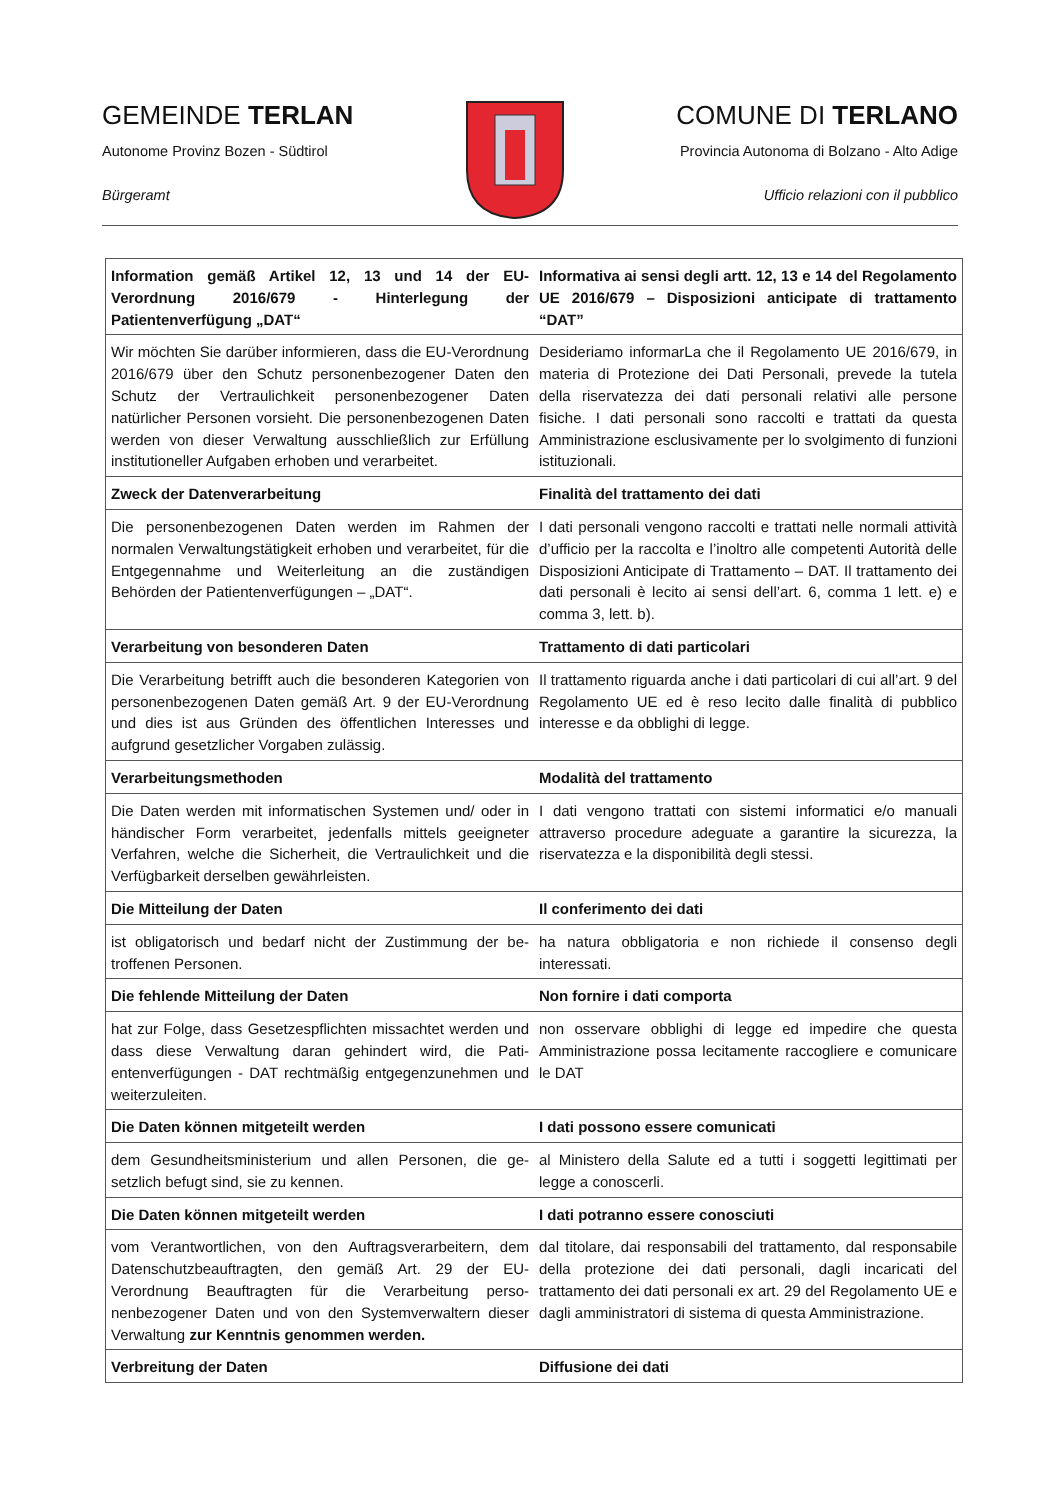GEMEINDE TERLAN
Autonome Provinz Bozen - Südtirol
Bürgeramt
COMUNE DI TERLANO
Provincia Autonoma di Bolzano - Alto Adige
Ufficio relazioni con il pubblico
| Information gemäß Artikel 12, 13 und 14 der EU-Verordnung 2016/679 - Hinterlegung der Patientenverfügung „DAT“ | Informativa ai sensi degli artt. 12, 13 e 14 del Regolamento UE 2016/679 – Disposizioni anticipate di trattamento “DAT” |
| Wir möchten Sie darüber informieren, dass die EU-Verordnung 2016/679 über den Schutz personenbezogener Daten den Schutz der Vertraulichkeit personenbezogener Daten natürlicher Personen vorsieht. Die personenbezogenen Daten werden von dieser Verwaltung ausschließlich zur Erfüllung institutioneller Aufgaben erhoben und verarbeitet. | Desideriamo informarLa che il Regolamento UE 2016/679, in materia di Protezione dei Dati Personali, prevede la tutela della riservatezza dei dati personali relativi alle persone fisiche. I dati personali sono raccolti e trattati da questa Amministrazione esclusivamente per lo svolgimento di funzioni istituzionali. |
| Zweck der Datenverarbeitung | Finalità del trattamento dei dati |
| Die personenbezogenen Daten werden im Rahmen der normalen Verwaltungstätigkeit erhoben und verarbeitet, für die Entgegennahme und Weiterleitung an die zustän­digen Behörden der Patientenverfügungen – „DAT“. | I dati personali vengono raccolti e trattati nelle normali attività d’ufficio per la raccolta e l’inoltro alle competenti Autorità delle Disposizioni Anticipate di Trattamento – DAT. Il trattamento dei dati personali è lecito ai sensi dell’art. 6, comma 1 lett. e) e comma 3, lett. b). |
| Verarbeitung von besonderen Daten | Trattamento di dati particolari |
| Die Verarbeitung betrifft auch die besonderen Kategorien von personenbezogenen Daten gemäß Art. 9 der EU-Ver­ordnung und dies ist aus Gründen des öffentlichen Inter­esses und aufgrund gesetzlicher Vorgaben zulässig. | Il trattamento riguarda anche i dati particolari di cui all’art. 9 del Regolamento UE ed è reso lecito dalle finalità di pubblico interesse e da obblighi di legge. |
| Verarbeitungsmethoden | Modalità del trattamento |
| Die Daten werden mit informatischen Systemen und/ oder in händischer Form verarbeitet, jedenfalls mittels geeigneter Verfahren, welche die Sicherheit, die Vertrau­lichkeit und die Verfügbarkeit derselben gewährleisten. | I dati vengono trattati con sistemi informatici e/o manuali attraverso procedure adeguate a garantire la sicurezza, la riservatezza e la disponibilità degli stessi. |
| Die Mitteilung der Daten | Il conferimento dei dati |
| ist obligatorisch und bedarf nicht der Zustimmung der be­troffenen Personen. | ha natura obbligatoria e non richiede il consenso degli interessati. |
| Die fehlende Mitteilung der Daten | Non fornire i dati comporta |
| hat zur Folge, dass Gesetzespflichten missachtet werden und dass diese Verwaltung daran gehindert wird, die Pati­entenverfügungen - DAT rechtmäßig entgegenzunehmen und weiterzuleiten. | non osservare obblighi di legge ed impedire che questa Amministrazione possa lecitamente raccogliere e comunicare le DAT |
| Die Daten können mitgeteilt werden | I dati possono essere comunicati |
| dem Gesundheitsministerium und allen Personen, die ge­setzlich befugt sind, sie zu kennen. | al Ministero della Salute ed a tutti i soggetti legittimati per legge a conoscerli. |
| Die Daten können mitgeteilt werden | I dati potranno essere conosciuti |
| vom Verantwortlichen, von den Auftragsverarbeitern, dem Datenschutzbeauftragten, den gemäß Art. 29 der EU-Verordnung Beauftragten für die Verarbeitung perso­nenbezogener Daten und von den Systemverwaltern die­ser Verwaltung zur Kenntnis genommen werden. | dal titolare, dai responsabili del trattamento, dal responsabile della protezione dei dati personali, dagli incaricati del trattamento dei dati personali ex art. 29 del Regolamento UE e dagli amministratori di sistema di questa Amministrazione. |
| Verbreitung der Daten | Diffusione dei dati |